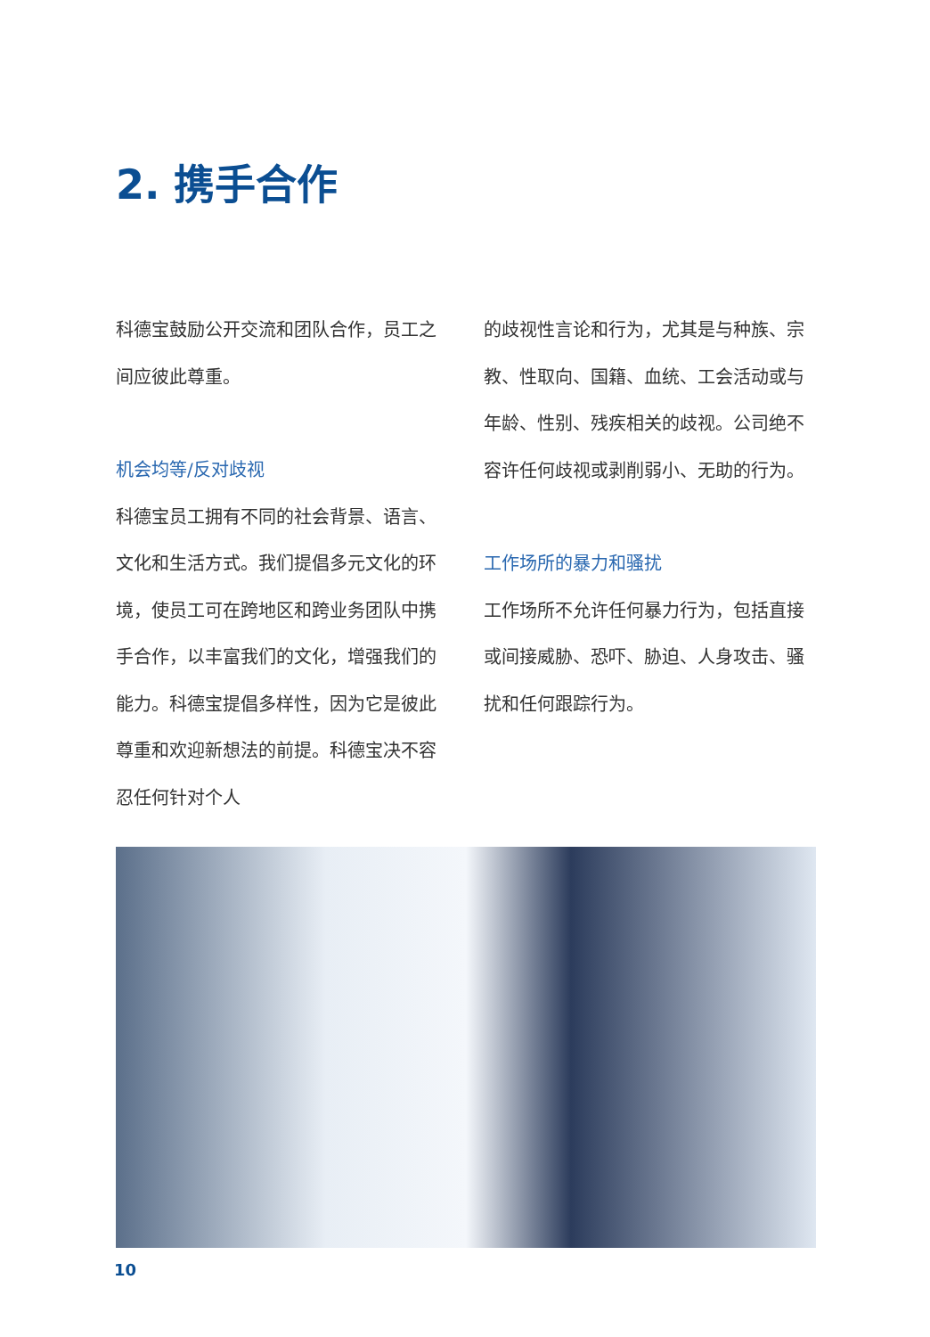2. 携手合作
科德宝鼓励公开交流和团队合作，员工之间应彼此尊重。
机会均等/反对歧视
科德宝员工拥有不同的社会背景、语言、文化和生活方式。我们提倡多元文化的环境，使员工可在跨地区和跨业务团队中携手合作，以丰富我们的文化，增强我们的能力。科德宝提倡多样性，因为它是彼此尊重和欢迎新想法的前提。科德宝决不容忍任何针对个人
的歧视性言论和行为，尤其是与种族、宗教、性取向、国籍、血统、工会活动或与年龄、性别、残疾相关的歧视。公司绝不容许任何歧视或剥削弱小、无助的行为。
工作场所的暴力和骚扰
工作场所不允许任何暴力行为，包括直接或间接威胁、恐吓、胁迫、人身攻击、骚扰和任何跟踪行为。
10